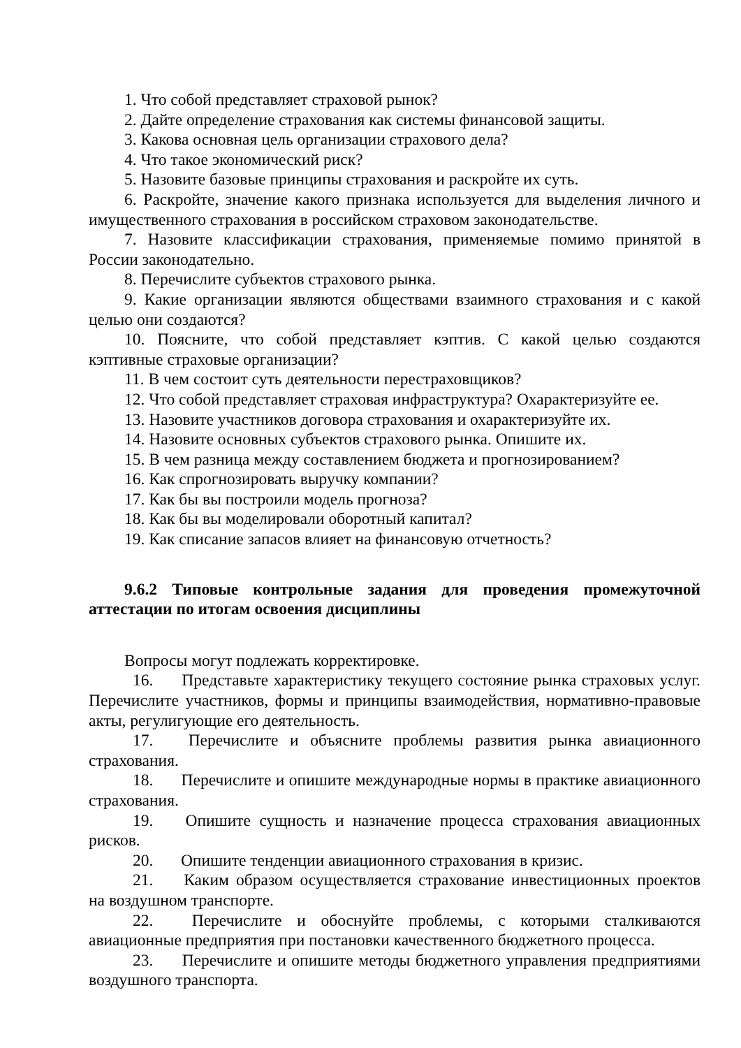1. Что собой представляет страховой рынок?
2. Дайте определение страхования как системы финансовой защиты.
3. Какова основная цель организации страхового дела?
4. Что такое экономический риск?
5. Назовите базовые принципы страхования и раскройте их суть.
6. Раскройте, значение какого признака используется для выделения личного и имущественного страхования в российском страховом законодательстве.
7. Назовите классификации страхования, применяемые помимо принятой в России законодательно.
8. Перечислите субъектов страхового рынка.
9. Какие организации являются обществами взаимного страхования и с какой целью они создаются?
10. Поясните, что собой представляет кэптив. С какой целью создаются кэптивные страховые организации?
11. В чем состоит суть деятельности перестраховщиков?
12. Что собой представляет страховая инфраструктура? Охарактеризуйте ее.
13. Назовите участников договора страхования и охарактеризуйте их.
14. Назовите основных субъектов страхового рынка. Опишите их.
15. В чем разница между составлением бюджета и прогнозированием?
16. Как спрогнозировать выручку компании?
17. Как бы вы построили модель прогноза?
18. Как бы вы моделировали оборотный капитал?
19. Как списание запасов влияет на финансовую отчетность?
9.6.2 Типовые контрольные задания для проведения промежуточной аттестации по итогам освоения дисциплины
Вопросы могут подлежать корректировке.
16. Представьте характеристику текущего состояние рынка страховых услуг. Перечислите участников, формы и принципы взаимодействия, нормативно-правовые акты, регулигующие его деятельность.
17. Перечислите и объясните проблемы развития рынка авиационного страхования.
18. Перечислите и опишите международные нормы в практике авиационного страхования.
19. Опишите сущность и назначение процесса страхования авиационных рисков.
20. Опишите тенденции авиационного страхования в кризис.
21. Каким образом осуществляется страхование инвестиционных проектов на воздушном транспорте.
22. Перечислите и обоснуйте проблемы, с которыми сталкиваются авиационные предприятия при постановки качественного бюджетного процесса.
23. Перечислите и опишите методы бюджетного управления предприятиями воздушного транспорта.